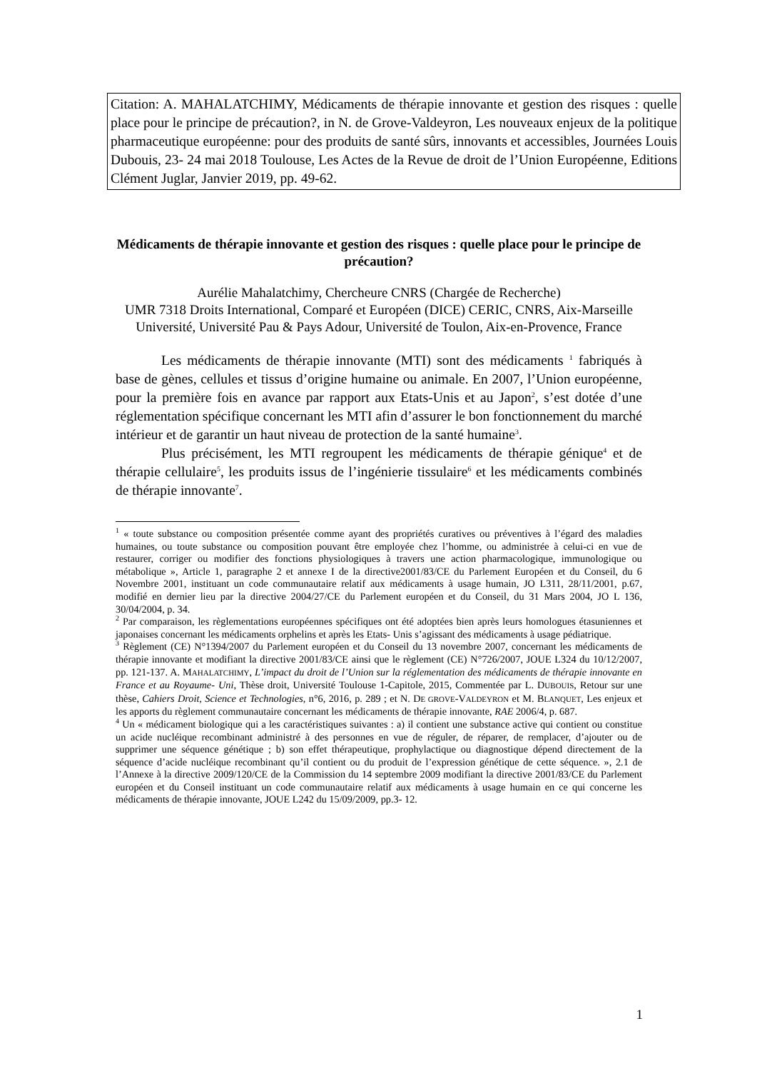Citation: A. MAHALATCHIMY, Médicaments de thérapie innovante et gestion des risques : quelle place pour le principe de précaution?, in N. de Grove-Valdeyron, Les nouveaux enjeux de la politique pharmaceutique européenne: pour des produits de santé sûrs, innovants et accessibles, Journées Louis Dubouis, 23- 24 mai 2018 Toulouse, Les Actes de la Revue de droit de l’Union Européenne, Editions Clément Juglar, Janvier 2019, pp. 49-62.
Médicaments de thérapie innovante et gestion des risques : quelle place pour le principe de précaution?
Aurélie Mahalatchimy, Chercheure CNRS (Chargée de Recherche)
UMR 7318 Droits International, Comparé et Européen (DICE) CERIC, CNRS, Aix-Marseille Université, Université Pau & Pays Adour, Université de Toulon, Aix-en-Provence, France
Les médicaments de thérapie innovante (MTI) sont des médicaments <sup>1</sup> fabriqués à base de gènes, cellules et tissus d’origine humaine ou animale. En 2007, l’Union européenne, pour la première fois en avance par rapport aux Etats-Unis et au Japon<sup>2</sup>, s’est dotée d’une réglementation spécifique concernant les MTI afin d’assurer le bon fonctionnement du marché intérieur et de garantir un haut niveau de protection de la santé humaine<sup>3</sup>.
Plus précisément, les MTI regroupent les médicaments de thérapie génique<sup>4</sup> et de thérapie cellulaire<sup>5</sup>, les produits issus de l’ingénierie tissulaire<sup>6</sup> et les médicaments combinés de thérapie innovante<sup>7</sup>.
<sup>1</sup> « toute substance ou composition présentée comme ayant des propriétés curatives ou préventives à l’égard des maladies humaines, ou toute substance ou composition pouvant être employée chez l’homme, ou administrée à celui-ci en vue de restaurer, corriger ou modifier des fonctions physiologiques à travers une action pharmacologique, immunologique ou métabolique », Article 1, paragraphe 2 et annexe I de la directive2001/83/CE du Parlement Européen et du Conseil, du 6 Novembre 2001, instituant un code communautaire relatif aux médicaments à usage humain, JO L311, 28/11/2001, p.67, modifié en dernier lieu par la directive 2004/27/CE du Parlement européen et du Conseil, du 31 Mars 2004, JO L 136, 30/04/2004, p. 34.
<sup>2</sup> Par comparaison, les règlementations européennes spécifiques ont été adoptées bien après leurs homologues étasuniennes et japonaises concernant les médicaments orphelins et après les Etats- Unis s’agissant des médicaments à usage pédiatrique.
<sup>3</sup> Règlement (CE) N°1394/2007 du Parlement européen et du Conseil du 13 novembre 2007, concernant les médicaments de thérapie innovante et modifiant la directive 2001/83/CE ainsi que le règlement (CE) N°726/2007, JOUE L324 du 10/12/2007, pp. 121-137. A. MAHALATCHIMY, L’impact du droit de l’Union sur la réglementation des médicaments de thérapie innovante en France et au Royaume- Uni, Thèse droit, Université Toulouse 1-Capitole, 2015, Commentée par L. DUBOUIS, Retour sur une thèse, Cahiers Droit, Science et Technologies, n°6, 2016, p. 289 ; et N. DE GROVE-VALDEYRON et M. BLANQUET, Les enjeux et les apports du règlement communautaire concernant les médicaments de thérapie innovante, RAE 2006/4, p. 687.
<sup>4</sup> Un « médicament biologique qui a les caractéristiques suivantes : a) il contient une substance active qui contient ou constitue un acide nucléique recombinant administré à des personnes en vue de réguler, de réparer, de remplacer, d’ajouter ou de supprimer une séquence génétique ; b) son effet thérapeutique, prophylactique ou diagnostique dépend directement de la séquence d’acide nucléique recombinant qu’il contient ou du produit de l’expression génétique de cette séquence. », 2.1 de l’Annexe à la directive 2009/120/CE de la Commission du 14 septembre 2009 modifiant la directive 2001/83/CE du Parlement européen et du Conseil instituant un code communautaire relatif aux médicaments à usage humain en ce qui concerne les médicaments de thérapie innovante, JOUE L242 du 15/09/2009, pp.3- 12.
1